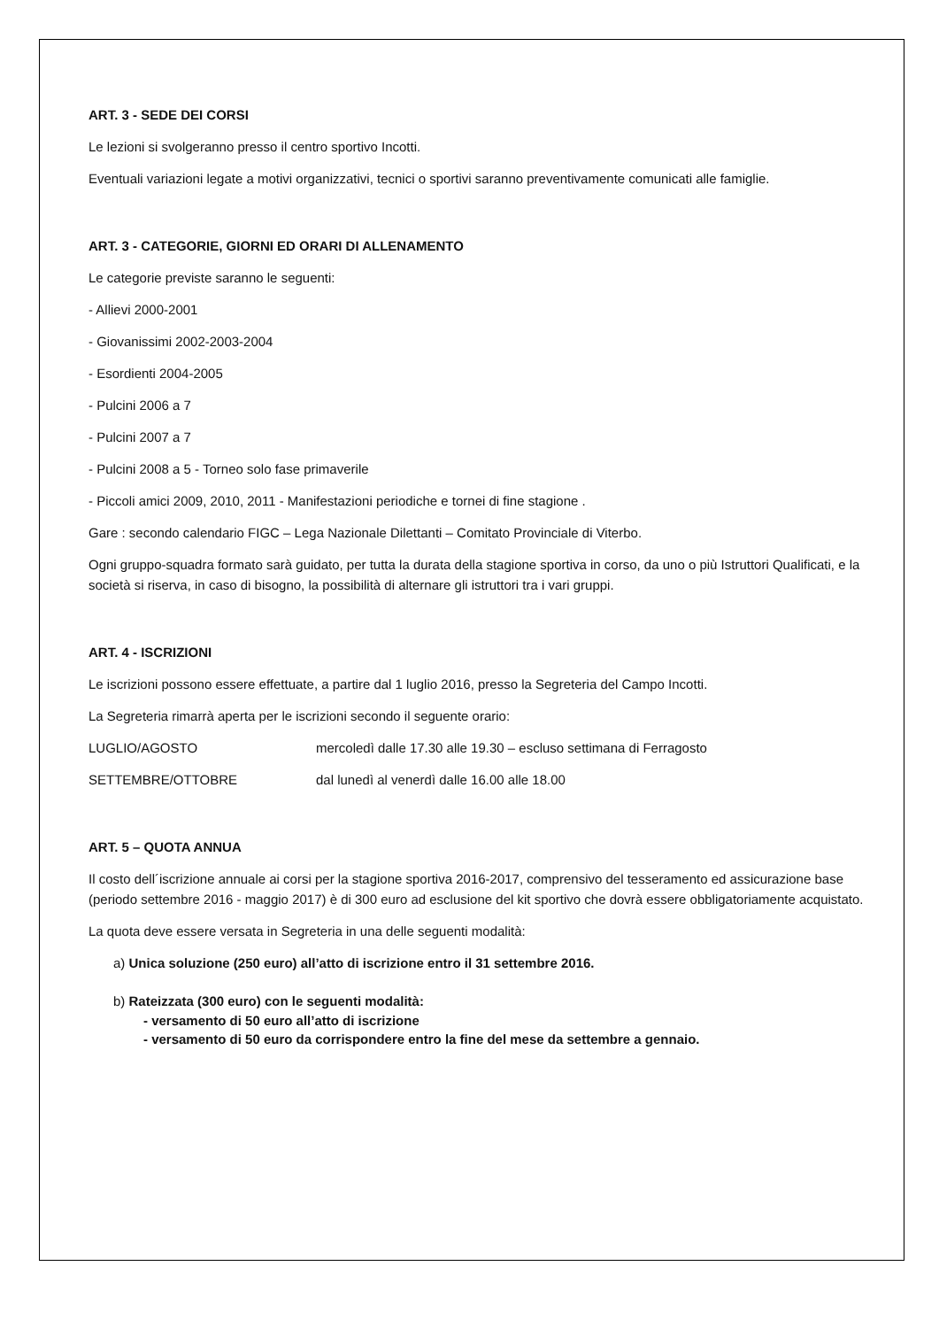ART. 3 - SEDE DEI CORSI
Le lezioni si svolgeranno presso il centro sportivo Incotti.
Eventuali variazioni legate a motivi organizzativi, tecnici o sportivi saranno preventivamente comunicati alle famiglie.
ART. 3 - CATEGORIE, GIORNI ED ORARI DI ALLENAMENTO
Le categorie previste saranno le seguenti:
- Allievi 2000-2001
- Giovanissimi 2002-2003-2004
- Esordienti 2004-2005
- Pulcini 2006 a 7
- Pulcini 2007 a 7
- Pulcini 2008 a 5 - Torneo solo fase primaverile
- Piccoli amici 2009, 2010, 2011 - Manifestazioni periodiche e tornei di fine stagione .
Gare : secondo calendario FIGC – Lega Nazionale Dilettanti – Comitato Provinciale di Viterbo.
Ogni gruppo-squadra formato sarà guidato, per tutta la durata della stagione sportiva in corso, da uno o più Istruttori Qualificati, e la società si riserva, in caso di bisogno, la possibilità di alternare gli istruttori tra i vari gruppi.
ART. 4 - ISCRIZIONI
Le iscrizioni possono essere effettuate, a partire dal 1 luglio 2016, presso la Segreteria del Campo Incotti.
La Segreteria rimarrà aperta per le iscrizioni secondo il seguente orario:
LUGLIO/AGOSTO mercoledì dalle 17.30 alle 19.30 – escluso settimana di Ferragosto
SETTEMBRE/OTTOBRE dal lunedì al venerdì dalle 16.00 alle 18.00
ART. 5 – QUOTA ANNUA
Il costo dell´iscrizione annuale ai corsi per la stagione sportiva 2016-2017, comprensivo del tesseramento ed assicurazione base (periodo settembre 2016 - maggio 2017) è di 300 euro ad esclusione del kit sportivo che dovrà essere obbligatoriamente acquistato.
La quota deve essere versata in Segreteria in una delle seguenti modalità:
a) Unica soluzione (250 euro) all’atto di iscrizione entro il 31 settembre 2016.
b) Rateizzata (300 euro) con le seguenti modalità:
- versamento di 50 euro all’atto di iscrizione
- versamento di 50 euro da corrispondere entro la fine del mese da settembre a gennaio.